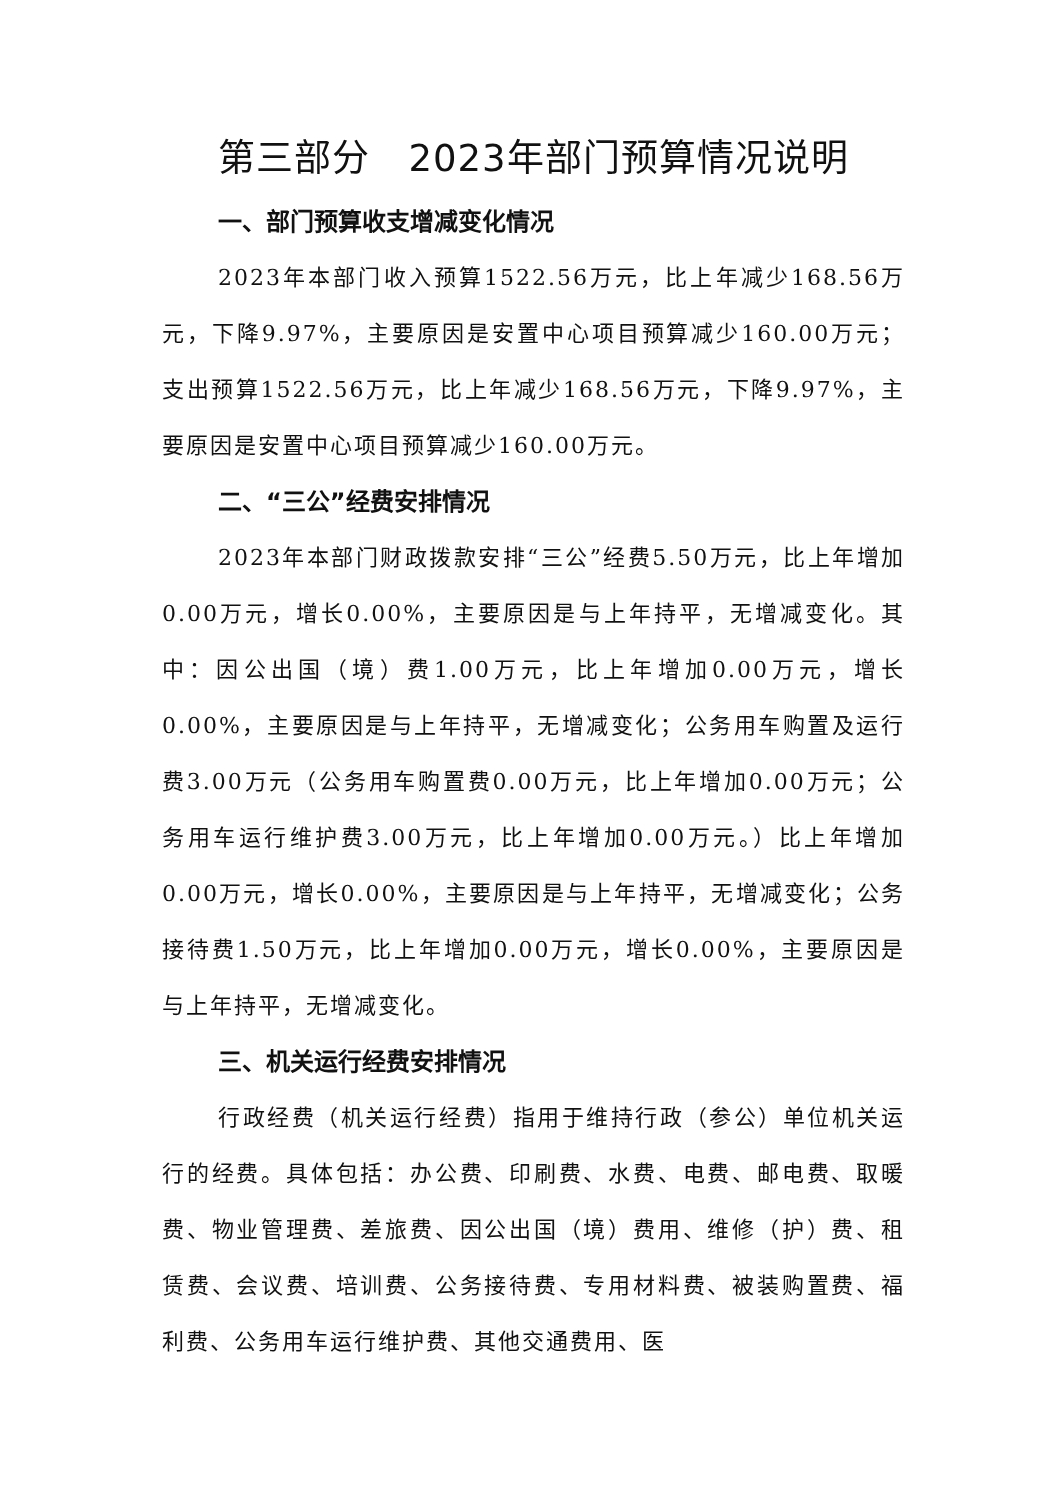第三部分　2023年部门预算情况说明
一、部门预算收支增减变化情况
2023年本部门收入预算1522.56万元，比上年减少168.56万元，下降9.97%，主要原因是安置中心项目预算减少160.00万元；支出预算1522.56万元，比上年减少168.56万元，下降9.97%，主要原因是安置中心项目预算减少160.00万元。
二、“三公”经费安排情况
2023年本部门财政拨款安排“三公”经费5.50万元，比上年增加0.00万元，增长0.00%，主要原因是与上年持平，无增减变化。其中：因公出国（境）费1.00万元，比上年增加0.00万元，增长0.00%，主要原因是与上年持平，无增减变化；公务用车购置及运行费3.00万元（公务用车购置费0.00万元，比上年增加0.00万元；公务用车运行维护费3.00万元，比上年增加0.00万元。）比上年增加0.00万元，增长0.00%，主要原因是与上年持平，无增减变化；公务接待费1.50万元，比上年增加0.00万元，增长0.00%，主要原因是与上年持平，无增减变化。
三、机关运行经费安排情况
行政经费（机关运行经费）指用于维持行政（参公）单位机关运行的经费。具体包括：办公费、印刷费、水费、电费、邮电费、取暖费、物业管理费、差旅费、因公出国（境）费用、维修（护）费、租赁费、会议费、培训费、公务接待费、专用材料费、被装购置费、福利费、公务用车运行维护费、其他交通费用、医